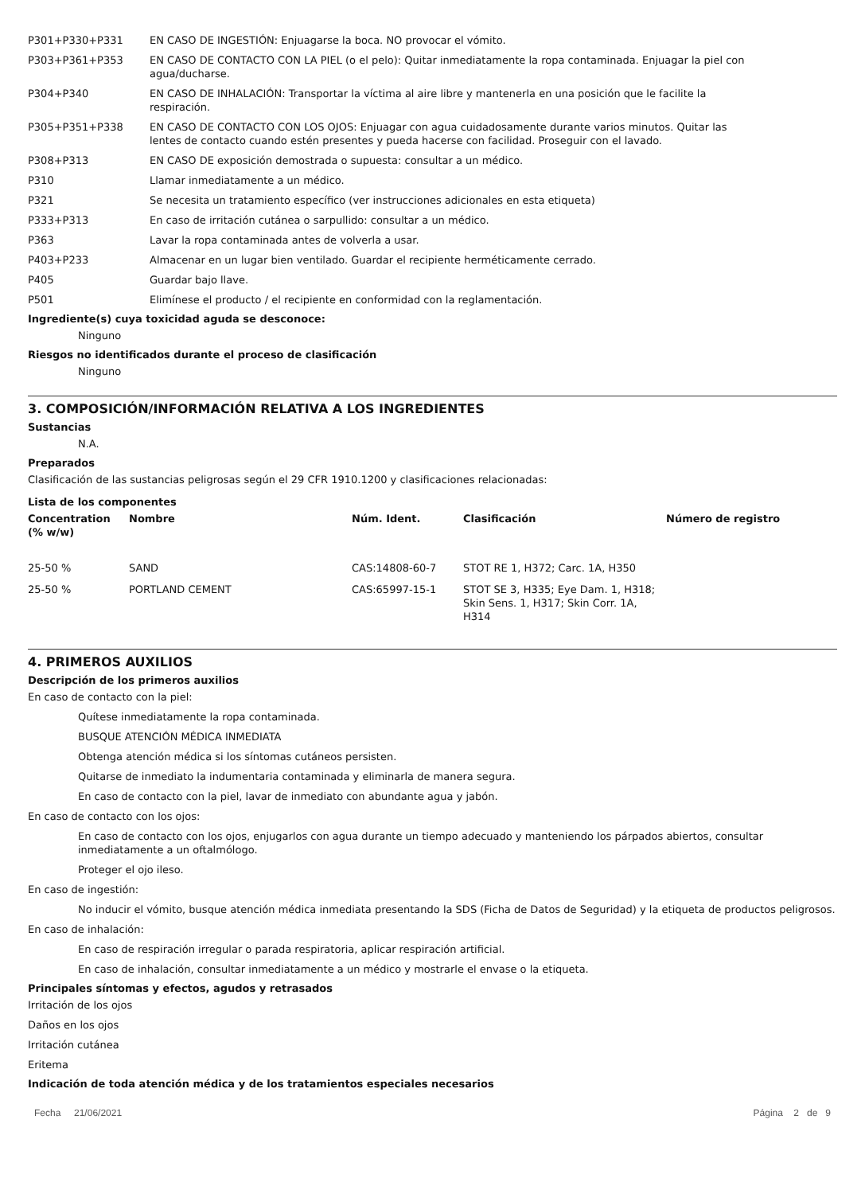P301+P330+P331 EN CASO DE INGESTIÓN: Enjuagarse la boca. NO provocar el vómito.
P303+P361+P353 EN CASO DE CONTACTO CON LA PIEL (o el pelo): Quitar inmediatamente la ropa contaminada. Enjuagar la piel con agua/ducharse.
P304+P340 EN CASO DE INHALACIÓN: Transportar la víctima al aire libre y mantenerla en una posición que le facilite la respiración.
P305+P351+P338 EN CASO DE CONTACTO CON LOS OJOS: Enjuagar con agua cuidadosamente durante varios minutos. Quitar las lentes de contacto cuando estén presentes y pueda hacerse con facilidad. Proseguir con el lavado.
P308+P313 EN CASO DE exposición demostrada o supuesta: consultar a un médico.
P310 Llamar inmediatamente a un médico.
P321 Se necesita un tratamiento específico (ver instrucciones adicionales en esta etiqueta)
P333+P313 En caso de irritación cutánea o sarpullido: consultar a un médico.
P363 Lavar la ropa contaminada antes de volverla a usar.
P403+P233 Almacenar en un lugar bien ventilado. Guardar el recipiente herméticamente cerrado.
P405 Guardar bajo llave.
P501 Elimínese el producto / el recipiente en conformidad con la reglamentación.
Ingrediente(s) cuya toxicidad aguda se desconoce:
Ninguno
Riesgos no identificados durante el proceso de clasificación
Ninguno
3. COMPOSICIÓN/INFORMACIÓN RELATIVA A LOS INGREDIENTES
Sustancias
N.A.
Preparados
Clasificación de las sustancias peligrosas según el 29 CFR 1910.1200 y clasificaciones relacionadas:
Lista de los componentes
| Concentration (% w/w) | Nombre | Núm. Ident. | Clasificación | Número de registro |
| --- | --- | --- | --- | --- |
| 25-50 % | SAND | CAS:14808-60-7 | STOT RE 1, H372; Carc. 1A, H350 | |
| 25-50 % | PORTLAND CEMENT | CAS:65997-15-1 | STOT SE 3, H335; Eye Dam. 1, H318; Skin Sens. 1, H317; Skin Corr. 1A, H314 | |
4. PRIMEROS AUXILIOS
Descripción de los primeros auxilios
En caso de contacto con la piel:
Quítese inmediatamente la ropa contaminada.
BUSQUE ATENCIÓN MÉDICA INMEDIATA
Obtenga atención médica si los síntomas cutáneos persisten.
Quitarse de inmediato la indumentaria contaminada y eliminarla de manera segura.
En caso de contacto con la piel, lavar de inmediato con abundante agua y jabón.
En caso de contacto con los ojos:
En caso de contacto con los ojos, enjugarlos con agua durante un tiempo adecuado y manteniendo los párpados abiertos, consultar inmediatamente a un oftalmólogo.
Proteger el ojo ileso.
En caso de ingestión:
No inducir el vómito, busque atención médica inmediata presentando la SDS (Ficha de Datos de Seguridad) y la etiqueta de productos peligrosos.
En caso de inhalación:
En caso de respiración irregular o parada respiratoria, aplicar respiración artificial.
En caso de inhalación, consultar inmediatamente a un médico y mostrarle el envase o la etiqueta.
Principales síntomas y efectos, agudos y retrasados
Irritación de los ojos
Daños en los ojos
Irritación cutánea
Eritema
Indicación de toda atención médica y de los tratamientos especiales necesarios
Fecha 21/06/2021 Página 2 de 9